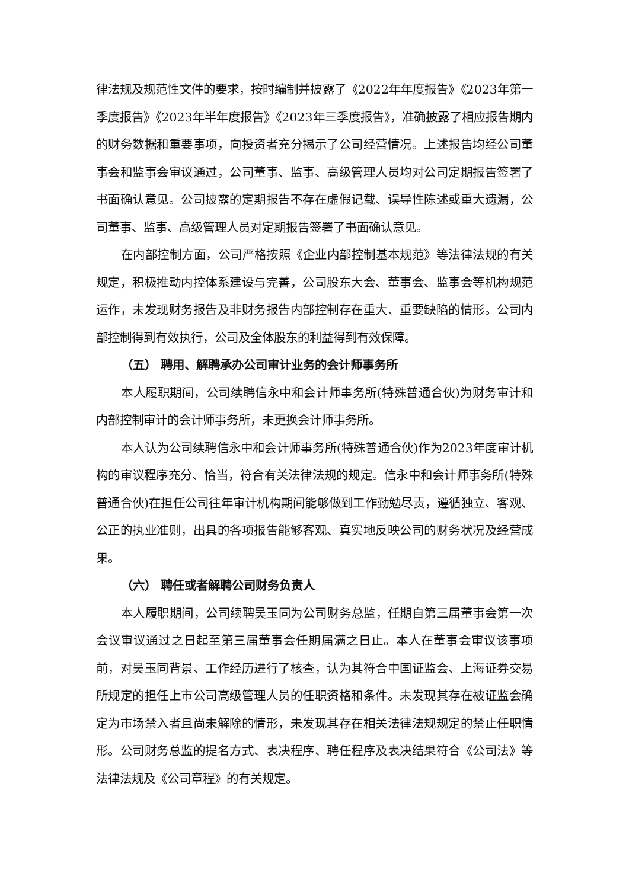律法规及规范性文件的要求，按时编制并披露了《2022年年度报告》《2023年第一季度报告》《2023年半年度报告》《2023年三季度报告》，准确披露了相应报告期内的财务数据和重要事项，向投资者充分揭示了公司经营情况。上述报告均经公司董事会和监事会审议通过，公司董事、监事、高级管理人员均对公司定期报告签署了书面确认意见。公司披露的定期报告不存在虚假记载、误导性陈述或重大遗漏，公司董事、监事、高级管理人员对定期报告签署了书面确认意见。
在内部控制方面，公司严格按照《企业内部控制基本规范》等法律法规的有关规定，积极推动内控体系建设与完善，公司股东大会、董事会、监事会等机构规范运作，未发现财务报告及非财务报告内部控制存在重大、重要缺陷的情形。公司内部控制得到有效执行，公司及全体股东的利益得到有效保障。
（五） 聘用、解聘承办公司审计业务的会计师事务所
本人履职期间，公司续聘信永中和会计师事务所(特殊普通合伙)为财务审计和内部控制审计的会计师事务所，未更换会计师事务所。
本人认为公司续聘信永中和会计师事务所(特殊普通合伙)作为2023年度审计机构的审议程序充分、恰当，符合有关法律法规的规定。信永中和会计师事务所(特殊普通合伙)在担任公司往年审计机构期间能够做到工作勤勉尽责，遵循独立、客观、公正的执业准则，出具的各项报告能够客观、真实地反映公司的财务状况及经营成果。
（六） 聘任或者解聘公司财务负责人
本人履职期间，公司续聘吴玉同为公司财务总监，任期自第三届董事会第一次会议审议通过之日起至第三届董事会任期届满之日止。本人在董事会审议该事项前，对吴玉同背景、工作经历进行了核查，认为其符合中国证监会、上海证券交易所规定的担任上市公司高级管理人员的任职资格和条件。未发现其存在被证监会确定为市场禁入者且尚未解除的情形，未发现其存在相关法律法规规定的禁止任职情形。公司财务总监的提名方式、表决程序、聘任程序及表决结果符合《公司法》等法律法规及《公司章程》的有关规定。